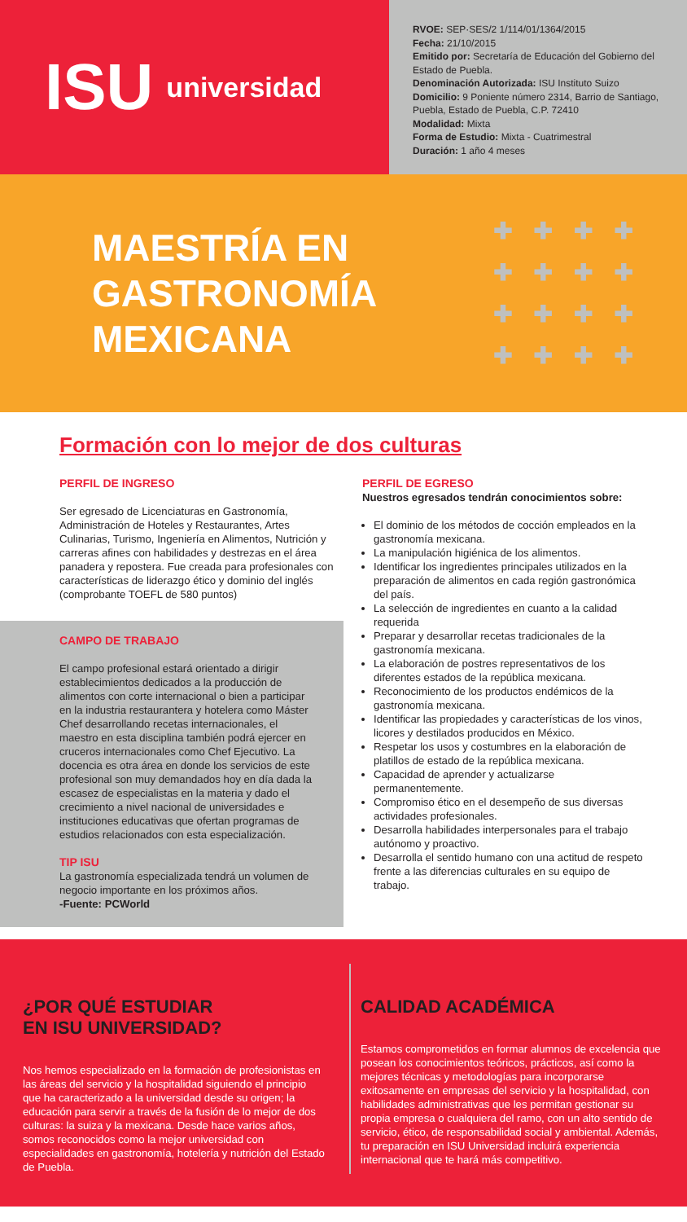ISU universidad
RVOE: SEP·SES/2 1/114/01/1364/2015
Fecha: 21/10/2015
Emitido por: Secretaría de Educación del Gobierno del Estado de Puebla.
Denominación Autorizada: ISU Instituto Suizo
Domicilio: 9 Poniente número 2314, Barrio de Santiago, Puebla, Estado de Puebla, C.P. 72410
Modalidad: Mixta
Forma de Estudio: Mixta - Cuatrimestral
Duración: 1 año 4 meses
MAESTRÍA EN
GASTRONOMÍA
MEXICANA
✚✚✚✚
✚✚✚✚
✚✚✚✚
✚✚✚✚
Formación con lo mejor de dos culturas
PERFIL DE INGRESO
Ser egresado de Licenciaturas en Gastronomía, Administración de Hoteles y Restaurantes, Artes Culinarias, Turismo, Ingeniería en Alimentos, Nutrición y carreras afines con habilidades y destrezas en el área panadera y repostera. Fue creada para profesionales con características de liderazgo ético y dominio del inglés (comprobante TOEFL de 580 puntos)
CAMPO DE TRABAJO
El campo profesional estará orientado a dirigir establecimientos dedicados a la producción de alimentos con corte internacional o bien a participar en la industria restaurantera y hotelera como Máster Chef desarrollando recetas internacionales, el maestro en esta disciplina también podrá ejercer en cruceros internacionales como Chef Ejecutivo. La docencia es otra área en donde los servicios de este profesional son muy demandados hoy en día dada la escasez de especialistas en la materia y dado el crecimiento a nivel nacional de universidades e instituciones educativas que ofertan programas de estudios relacionados con esta especialización.
TIP ISU
La gastronomía especializada tendrá un volumen de negocio importante en los próximos años.
-Fuente: PCWorld
PERFIL DE EGRESO
Nuestros egresados tendrán conocimientos sobre:
El dominio de los métodos de cocción empleados en la gastronomía mexicana.
La manipulación higiénica de los alimentos.
Identificar los ingredientes principales utilizados en la preparación de alimentos en cada región gastronómica del país.
La selección de ingredientes en cuanto a la calidad requerida
Preparar y desarrollar recetas tradicionales de la gastronomía mexicana.
La elaboración de postres representativos de los diferentes estados de la república mexicana.
Reconocimiento de los productos endémicos de la gastronomía mexicana.
Identificar las propiedades y características de los vinos, licores y destilados producidos en México.
Respetar los usos y costumbres en la elaboración de platillos de estado de la república mexicana.
Capacidad de aprender y actualizarse permanentemente.
Compromiso ético en el desempeño de sus diversas actividades profesionales.
Desarrolla habilidades interpersonales para el trabajo autónomo y proactivo.
Desarrolla el sentido humano con una actitud de respeto frente a las diferencias culturales en su equipo de trabajo.
¿POR QUÉ ESTUDIAR
EN ISU UNIVERSIDAD?
Nos hemos especializado en la formación de profesionistas en las áreas del servicio y la hospitalidad siguiendo el principio que ha caracterizado a la universidad desde su origen; la educación para servir a través de la fusión de lo mejor de dos culturas: la suiza y la mexicana. Desde hace varios años, somos reconocidos como la mejor universidad con especialidades en gastronomía, hotelería y nutrición del Estado de Puebla.
CALIDAD ACADÉMICA
Estamos comprometidos en formar alumnos de excelencia que posean los conocimientos teóricos, prácticos, así como la mejores técnicas y metodologías para incorporarse exitosamente en empresas del servicio y la hospitalidad, con habilidades administrativas que les permitan gestionar su propia empresa o cualquiera del ramo, con un alto sentido de servicio, ético, de responsabilidad social y ambiental. Además, tu preparación en ISU Universidad incluirá experiencia internacional que te hará más competitivo.